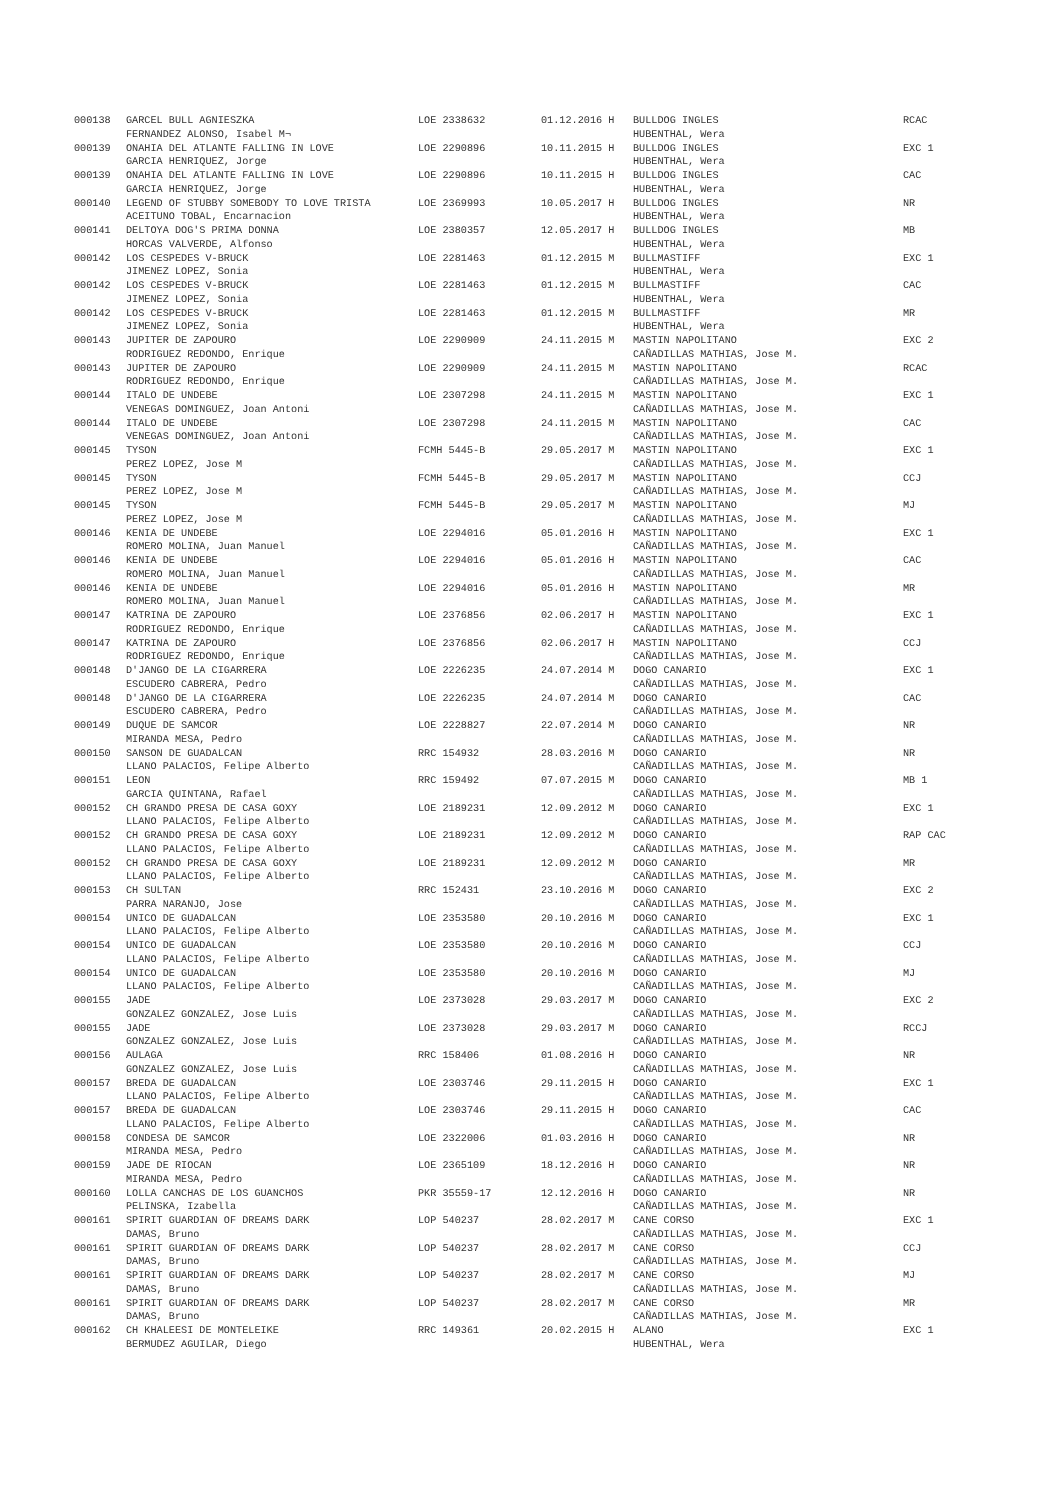| 000138 | GARCEL BULL AGNIESZKA | LOE 2338632 | 01.12.2016 H | BULLDOG INGLES | RCAC |
| | FERNANDEZ ALONSO, Isabel M¬ | | | HUBENTHAL, Wera | |
| 000139 | ONAHIA DEL ATLANTE FALLING IN LOVE | LOE 2290896 | 10.11.2015 H | BULLDOG INGLES | EXC 1 |
| | GARCIA HENRIQUEZ, Jorge | | | HUBENTHAL, Wera | |
| 000139 | ONAHIA DEL ATLANTE FALLING IN LOVE | LOE 2290896 | 10.11.2015 H | BULLDOG INGLES | CAC |
| | GARCIA HENRIQUEZ, Jorge | | | HUBENTHAL, Wera | |
| 000140 | LEGEND OF STUBBY SOMEBODY TO LOVE TRISTA | LOE 2369993 | 10.05.2017 H | BULLDOG INGLES | NR |
| | ACEITUNO TOBAL, Encarnacion | | | HUBENTHAL, Wera | |
| 000141 | DELTOYA DOG'S PRIMA DONNA | LOE 2380357 | 12.05.2017 H | BULLDOG INGLES | MB |
| | HORCAS VALVERDE, Alfonso | | | HUBENTHAL, Wera | |
| 000142 | LOS CESPEDES V-BRUCK | LOE 2281463 | 01.12.2015 M | BULLMASTIFF | EXC 1 |
| | JIMENEZ LOPEZ, Sonia | | | HUBENTHAL, Wera | |
| 000142 | LOS CESPEDES V-BRUCK | LOE 2281463 | 01.12.2015 M | BULLMASTIFF | CAC |
| | JIMENEZ LOPEZ, Sonia | | | HUBENTHAL, Wera | |
| 000142 | LOS CESPEDES V-BRUCK | LOE 2281463 | 01.12.2015 M | BULLMASTIFF | MR |
| | JIMENEZ LOPEZ, Sonia | | | HUBENTHAL, Wera | |
| 000143 | JUPITER DE ZAPOURO | LOE 2290909 | 24.11.2015 M | MASTIN NAPOLITANO | EXC 2 |
| | RODRIGUEZ REDONDO, Enrique | | | CAÑADILLAS MATHIAS, Jose M. | |
| 000143 | JUPITER DE ZAPOURO | LOE 2290909 | 24.11.2015 M | MASTIN NAPOLITANO | RCAC |
| | RODRIGUEZ REDONDO, Enrique | | | CAÑADILLAS MATHIAS, Jose M. | |
| 000144 | ITALO DE UNDEBE | LOE 2307298 | 24.11.2015 M | MASTIN NAPOLITANO | EXC 1 |
| | VENEGAS DOMINGUEZ, Joan Antoni | | | CAÑADILLAS MATHIAS, Jose M. | |
| 000144 | ITALO DE UNDEBE | LOE 2307298 | 24.11.2015 M | MASTIN NAPOLITANO | CAC |
| | VENEGAS DOMINGUEZ, Joan Antoni | | | CAÑADILLAS MATHIAS, Jose M. | |
| 000145 | TYSON | FCMH 5445-B | 29.05.2017 M | MASTIN NAPOLITANO | EXC 1 |
| | PEREZ LOPEZ, Jose M | | | CAÑADILLAS MATHIAS, Jose M. | |
| 000145 | TYSON | FCMH 5445-B | 29.05.2017 M | MASTIN NAPOLITANO | CCJ |
| | PEREZ LOPEZ, Jose M | | | CAÑADILLAS MATHIAS, Jose M. | |
| 000145 | TYSON | FCMH 5445-B | 29.05.2017 M | MASTIN NAPOLITANO | MJ |
| | PEREZ LOPEZ, Jose M | | | CAÑADILLAS MATHIAS, Jose M. | |
| 000146 | KENIA DE UNDEBE | LOE 2294016 | 05.01.2016 H | MASTIN NAPOLITANO | EXC 1 |
| | ROMERO MOLINA, Juan Manuel | | | CAÑADILLAS MATHIAS, Jose M. | |
| 000146 | KENIA DE UNDEBE | LOE 2294016 | 05.01.2016 H | MASTIN NAPOLITANO | CAC |
| | ROMERO MOLINA, Juan Manuel | | | CAÑADILLAS MATHIAS, Jose M. | |
| 000146 | KENIA DE UNDEBE | LOE 2294016 | 05.01.2016 H | MASTIN NAPOLITANO | MR |
| | ROMERO MOLINA, Juan Manuel | | | CAÑADILLAS MATHIAS, Jose M. | |
| 000147 | KATRINA DE ZAPOURO | LOE 2376856 | 02.06.2017 H | MASTIN NAPOLITANO | EXC 1 |
| | RODRIGUEZ REDONDO, Enrique | | | CAÑADILLAS MATHIAS, Jose M. | |
| 000147 | KATRINA DE ZAPOURO | LOE 2376856 | 02.06.2017 H | MASTIN NAPOLITANO | CCJ |
| | RODRIGUEZ REDONDO, Enrique | | | CAÑADILLAS MATHIAS, Jose M. | |
| 000148 | D'JANGO DE LA CIGARRERA | LOE 2226235 | 24.07.2014 M | DOGO CANARIO | EXC 1 |
| | ESCUDERO CABRERA, Pedro | | | CAÑADILLAS MATHIAS, Jose M. | |
| 000148 | D'JANGO DE LA CIGARRERA | LOE 2226235 | 24.07.2014 M | DOGO CANARIO | CAC |
| | ESCUDERO CABRERA, Pedro | | | CAÑADILLAS MATHIAS, Jose M. | |
| 000149 | DUQUE DE SAMCOR | LOE 2228827 | 22.07.2014 M | DOGO CANARIO | NR |
| | MIRANDA MESA, Pedro | | | CAÑADILLAS MATHIAS, Jose M. | |
| 000150 | SANSON DE GUADALCAN | RRC 154932 | 28.03.2016 M | DOGO CANARIO | NR |
| | LLANO PALACIOS, Felipe Alberto | | | CAÑADILLAS MATHIAS, Jose M. | |
| 000151 | LEON | RRC 159492 | 07.07.2015 M | DOGO CANARIO | MB 1 |
| | GARCIA QUINTANA, Rafael | | | CAÑADILLAS MATHIAS, Jose M. | |
| 000152 | CH GRANDO PRESA DE CASA GOXY | LOE 2189231 | 12.09.2012 M | DOGO CANARIO | EXC 1 |
| | LLANO PALACIOS, Felipe Alberto | | | CAÑADILLAS MATHIAS, Jose M. | |
| 000152 | CH GRANDO PRESA DE CASA GOXY | LOE 2189231 | 12.09.2012 M | DOGO CANARIO | RAP CAC |
| | LLANO PALACIOS, Felipe Alberto | | | CAÑADILLAS MATHIAS, Jose M. | |
| 000152 | CH GRANDO PRESA DE CASA GOXY | LOE 2189231 | 12.09.2012 M | DOGO CANARIO | MR |
| | LLANO PALACIOS, Felipe Alberto | | | CAÑADILLAS MATHIAS, Jose M. | |
| 000153 | CH SULTAN | RRC 152431 | 23.10.2016 M | DOGO CANARIO | EXC 2 |
| | PARRA NARANJO, Jose | | | CAÑADILLAS MATHIAS, Jose M. | |
| 000154 | UNICO DE GUADALCAN | LOE 2353580 | 20.10.2016 M | DOGO CANARIO | EXC 1 |
| | LLANO PALACIOS, Felipe Alberto | | | CAÑADILLAS MATHIAS, Jose M. | |
| 000154 | UNICO DE GUADALCAN | LOE 2353580 | 20.10.2016 M | DOGO CANARIO | CCJ |
| | LLANO PALACIOS, Felipe Alberto | | | CAÑADILLAS MATHIAS, Jose M. | |
| 000154 | UNICO DE GUADALCAN | LOE 2353580 | 20.10.2016 M | DOGO CANARIO | MJ |
| | LLANO PALACIOS, Felipe Alberto | | | CAÑADILLAS MATHIAS, Jose M. | |
| 000155 | JADE | LOE 2373028 | 29.03.2017 M | DOGO CANARIO | EXC 2 |
| | GONZALEZ GONZALEZ, Jose Luis | | | CAÑADILLAS MATHIAS, Jose M. | |
| 000155 | JADE | LOE 2373028 | 29.03.2017 M | DOGO CANARIO | RCCJ |
| | GONZALEZ GONZALEZ, Jose Luis | | | CAÑADILLAS MATHIAS, Jose M. | |
| 000156 | AULAGA | RRC 158406 | 01.08.2016 H | DOGO CANARIO | NR |
| | GONZALEZ GONZALEZ, Jose Luis | | | CAÑADILLAS MATHIAS, Jose M. | |
| 000157 | BREDA DE GUADALCAN | LOE 2303746 | 29.11.2015 H | DOGO CANARIO | EXC 1 |
| | LLANO PALACIOS, Felipe Alberto | | | CAÑADILLAS MATHIAS, Jose M. | |
| 000157 | BREDA DE GUADALCAN | LOE 2303746 | 29.11.2015 H | DOGO CANARIO | CAC |
| | LLANO PALACIOS, Felipe Alberto | | | CAÑADILLAS MATHIAS, Jose M. | |
| 000158 | CONDESA DE SAMCOR | LOE 2322006 | 01.03.2016 H | DOGO CANARIO | NR |
| | MIRANDA MESA, Pedro | | | CAÑADILLAS MATHIAS, Jose M. | |
| 000159 | JADE DE RIOCAN | LOE 2365109 | 18.12.2016 H | DOGO CANARIO | NR |
| | MIRANDA MESA, Pedro | | | CAÑADILLAS MATHIAS, Jose M. | |
| 000160 | LOLLA CANCHAS DE LOS GUANCHOS | PKR 35559-17 | 12.12.2016 H | DOGO CANARIO | NR |
| | PELINSKA, Izabella | | | CAÑADILLAS MATHIAS, Jose M. | |
| 000161 | SPIRIT GUARDIAN OF DREAMS DARK | LOP 540237 | 28.02.2017 M | CANE CORSO | EXC 1 |
| | DAMAS, Bruno | | | CAÑADILLAS MATHIAS, Jose M. | |
| 000161 | SPIRIT GUARDIAN OF DREAMS DARK | LOP 540237 | 28.02.2017 M | CANE CORSO | CCJ |
| | DAMAS, Bruno | | | CAÑADILLAS MATHIAS, Jose M. | |
| 000161 | SPIRIT GUARDIAN OF DREAMS DARK | LOP 540237 | 28.02.2017 M | CANE CORSO | MJ |
| | DAMAS, Bruno | | | CAÑADILLAS MATHIAS, Jose M. | |
| 000161 | SPIRIT GUARDIAN OF DREAMS DARK | LOP 540237 | 28.02.2017 M | CANE CORSO | MR |
| | DAMAS, Bruno | | | CAÑADILLAS MATHIAS, Jose M. | |
| 000162 | CH KHALEESI DE MONTELEIKE | RRC 149361 | 20.02.2015 H | ALANO | EXC 1 |
| | BERMUDEZ AGUILAR, Diego | | | HUBENTHAL, Wera | |